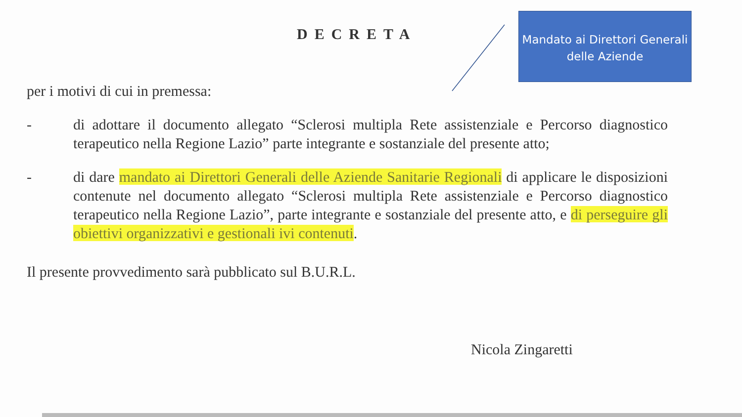DECRETA
Mandato ai Direttori Generali delle Aziende
per i motivi di cui in premessa:
- di adottare il documento allegato “Sclerosi multipla Rete assistenziale e Percorso diagnostico terapeutico nella Regione Lazio” parte integrante e sostanziale del presente atto;
- di dare mandato ai Direttori Generali delle Aziende Sanitarie Regionali di applicare le disposizioni contenute nel documento allegato “Sclerosi multipla Rete assistenziale e Percorso diagnostico terapeutico nella Regione Lazio”, parte integrante e sostanziale del presente atto, e di perseguire gli obiettivi organizzativi e gestionali ivi contenuti.
Il presente provvedimento sarà pubblicato sul B.U.R.L.
Nicola Zingaretti